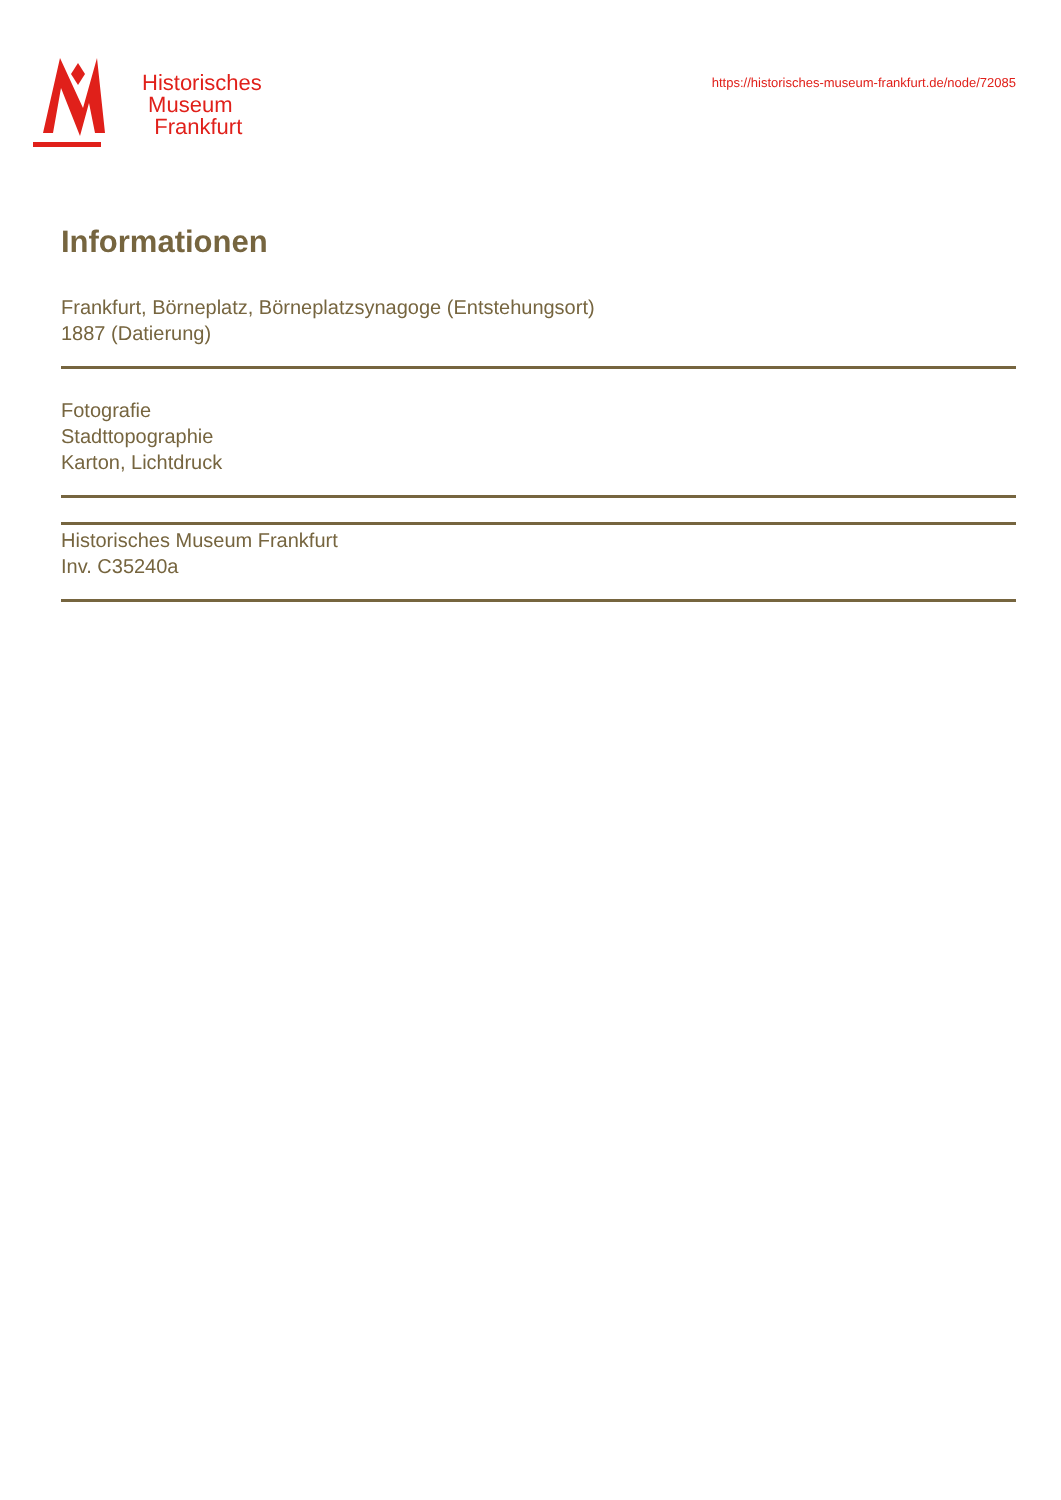Historisches
Museum
Frankfurt
https://historisches-museum-frankfurt.de/node/72085
Informationen
Frankfurt, Börneplatz, Börneplatzsynagoge (Entstehungsort)
1887 (Datierung)
Fotografie
Stadttopographie
Karton, Lichtdruck
Historisches Museum Frankfurt
Inv. C35240a